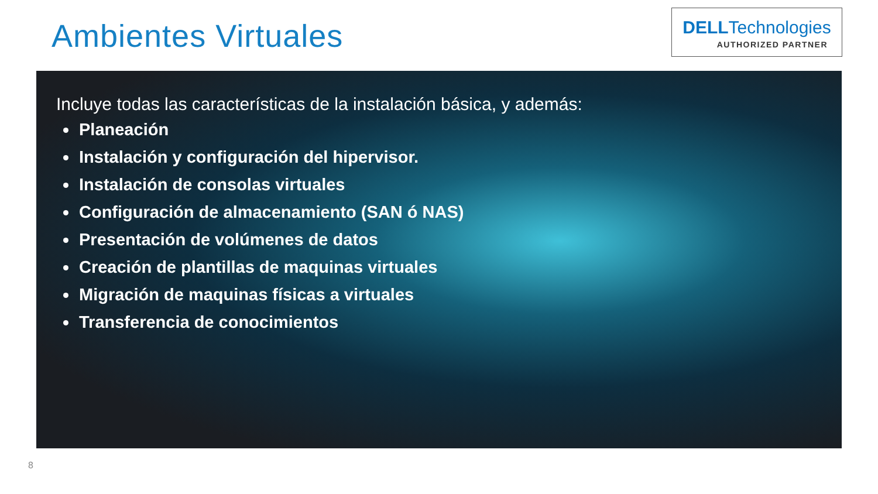Ambientes Virtuales
DELLTechnologies
AUTHORIZED PARTNER
Incluye todas las características de la instalación básica, y además:
Planeación
Instalación y configuración del hipervisor.
Instalación de consolas virtuales
Configuración de almacenamiento (SAN ó NAS)
Presentación de volúmenes de datos
Creación de plantillas de maquinas virtuales
Migración de maquinas físicas a virtuales
Transferencia de conocimientos
8